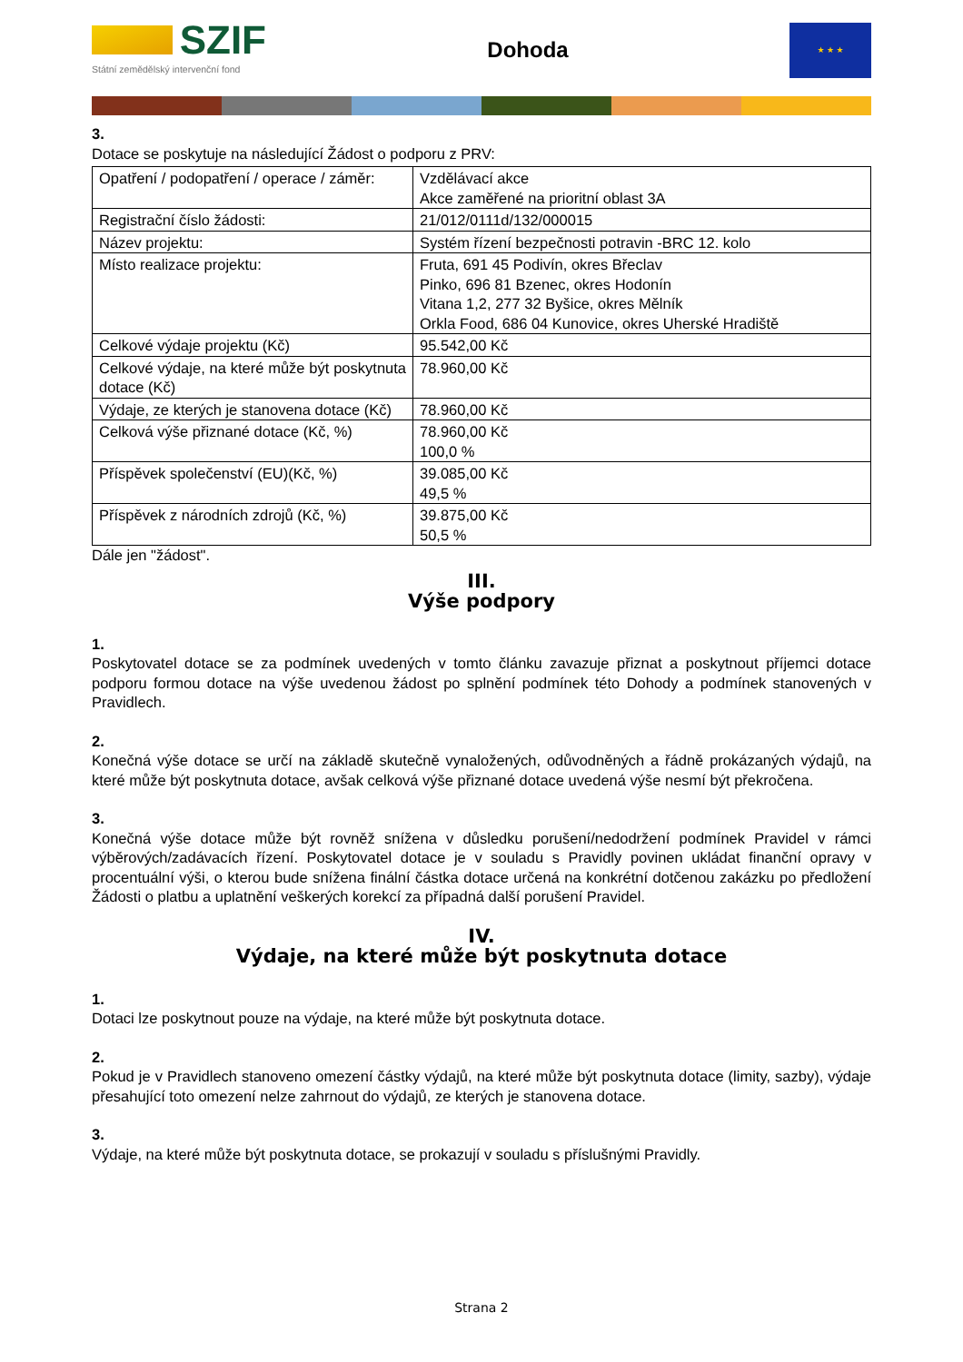SZIF
Státní zemědělský intervenční fond
Dohoda
★ ★ ★
3.
Dotace se poskytuje na následující Žádost o podporu z PRV:
| Opatření / podopatření / operace / záměr: | Vzdělávací akce Akce zaměřené na prioritní oblast 3A |
| Registrační číslo žádosti: | 21/012/0111d/132/000015 |
| Název projektu: | Systém řízení bezpečnosti potravin -BRC 12. kolo |
| Místo realizace projektu: | Fruta, 691 45 Podivín, okres Břeclav Pinko, 696 81 Bzenec, okres Hodonín Vitana 1,2, 277 32 Byšice, okres Mělník Orkla Food, 686 04 Kunovice, okres Uherské Hradiště |
| Celkové výdaje projektu (Kč) | 95.542,00 Kč |
| Celkové výdaje, na které může být poskytnuta dotace (Kč) | 78.960,00 Kč |
| Výdaje, ze kterých je stanovena dotace (Kč) | 78.960,00 Kč |
| Celková výše přiznané dotace (Kč, %) | 78.960,00 Kč 100,0 % |
| Příspěvek společenství (EU)(Kč, %) | 39.085,00 Kč 49,5 % |
| Příspěvek z národních zdrojů (Kč, %) | 39.875,00 Kč 50,5 % |
Dále jen "žádost".
III.
Výše podpory
1.
Poskytovatel dotace se za podmínek uvedených v tomto článku zavazuje přiznat a poskytnout příjemci dotace podporu formou dotace na výše uvedenou žádost po splnění podmínek této Dohody a podmínek stanovených v Pravidlech.
2.
Konečná výše dotace se určí na základě skutečně vynaložených, odůvodněných a řádně prokázaných výdajů, na které může být poskytnuta dotace, avšak celková výše přiznané dotace uvedená výše nesmí být překročena.
3.
Konečná výše dotace může být rovněž snížena v důsledku porušení/nedodržení podmínek Pravidel v rámci výběrových/zadávacích řízení. Poskytovatel dotace je v souladu s Pravidly povinen ukládat finanční opravy v procentuální výši, o kterou bude snížena finální částka dotace určená na konkrétní dotčenou zakázku po předložení Žádosti o platbu a uplatnění veškerých korekcí za případná další porušení Pravidel.
IV.
Výdaje, na které může být poskytnuta dotace
1.
Dotaci lze poskytnout pouze na výdaje, na které může být poskytnuta dotace.
2.
Pokud je v Pravidlech stanoveno omezení částky výdajů, na které může být poskytnuta dotace (limity, sazby), výdaje přesahující toto omezení nelze zahrnout do výdajů, ze kterých je stanovena dotace.
3.
Výdaje, na které může být poskytnuta dotace, se prokazují v souladu s příslušnými Pravidly.
Strana 2